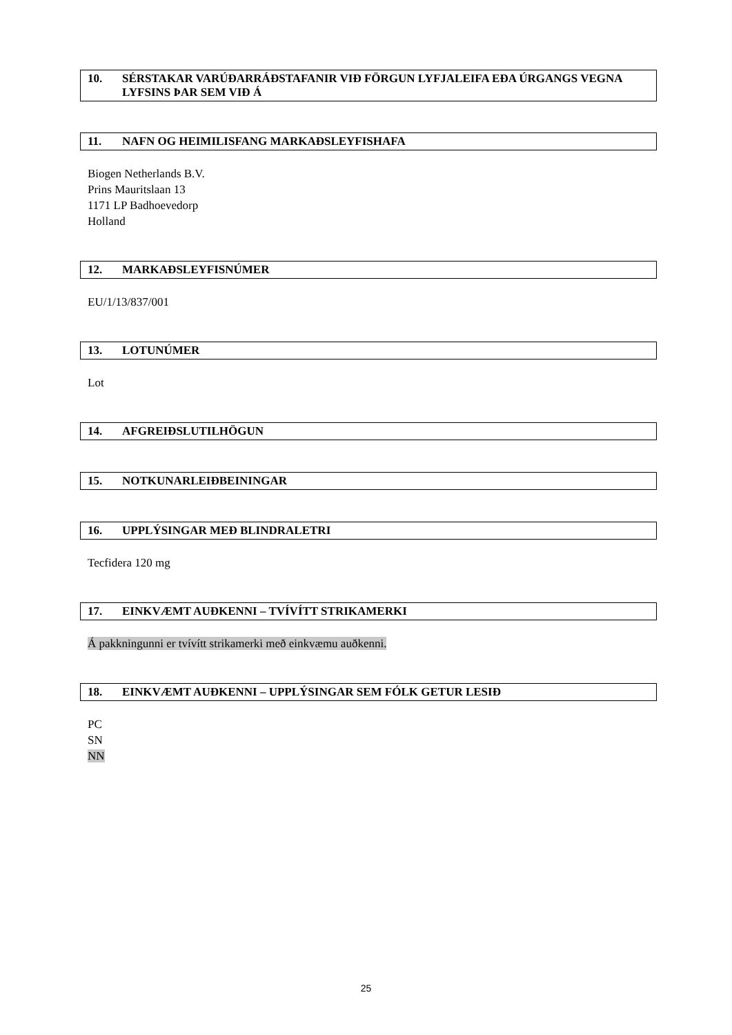10. SÉRSTAKAR VARÚÐARRÁÐSTAFANIR VIÐ FÖRGUN LYFJALEIFA EÐA ÚRGANGS VEGNA LYFSINS ÞAR SEM VIÐ Á
11. NAFN OG HEIMILISFANG MARKAÐSLEYFISHAFA
Biogen Netherlands B.V.
Prins Mauritslaan 13
1171 LP Badhoevedorp
Holland
12. MARKAÐSLEYFISNÚMER
EU/1/13/837/001
13. LOTUNÚMER
Lot
14. AFGREIÐSLUTILHÖGUN
15. NOTKUNARLEIÐBEININGAR
16. UPPLÝSINGAR MEÐ BLINDRALETRI
Tecfidera 120 mg
17. EINKVÆMT AUÐKENNI – TVÍVÍTT STRIKAMERKI
Á pakkningunni er tvívítt strikamerki með einkvæmu auðkenni.
18. EINKVÆMT AUÐKENNI – UPPLÝSINGAR SEM FÓLK GETUR LESIÐ
PC
SN
NN
25